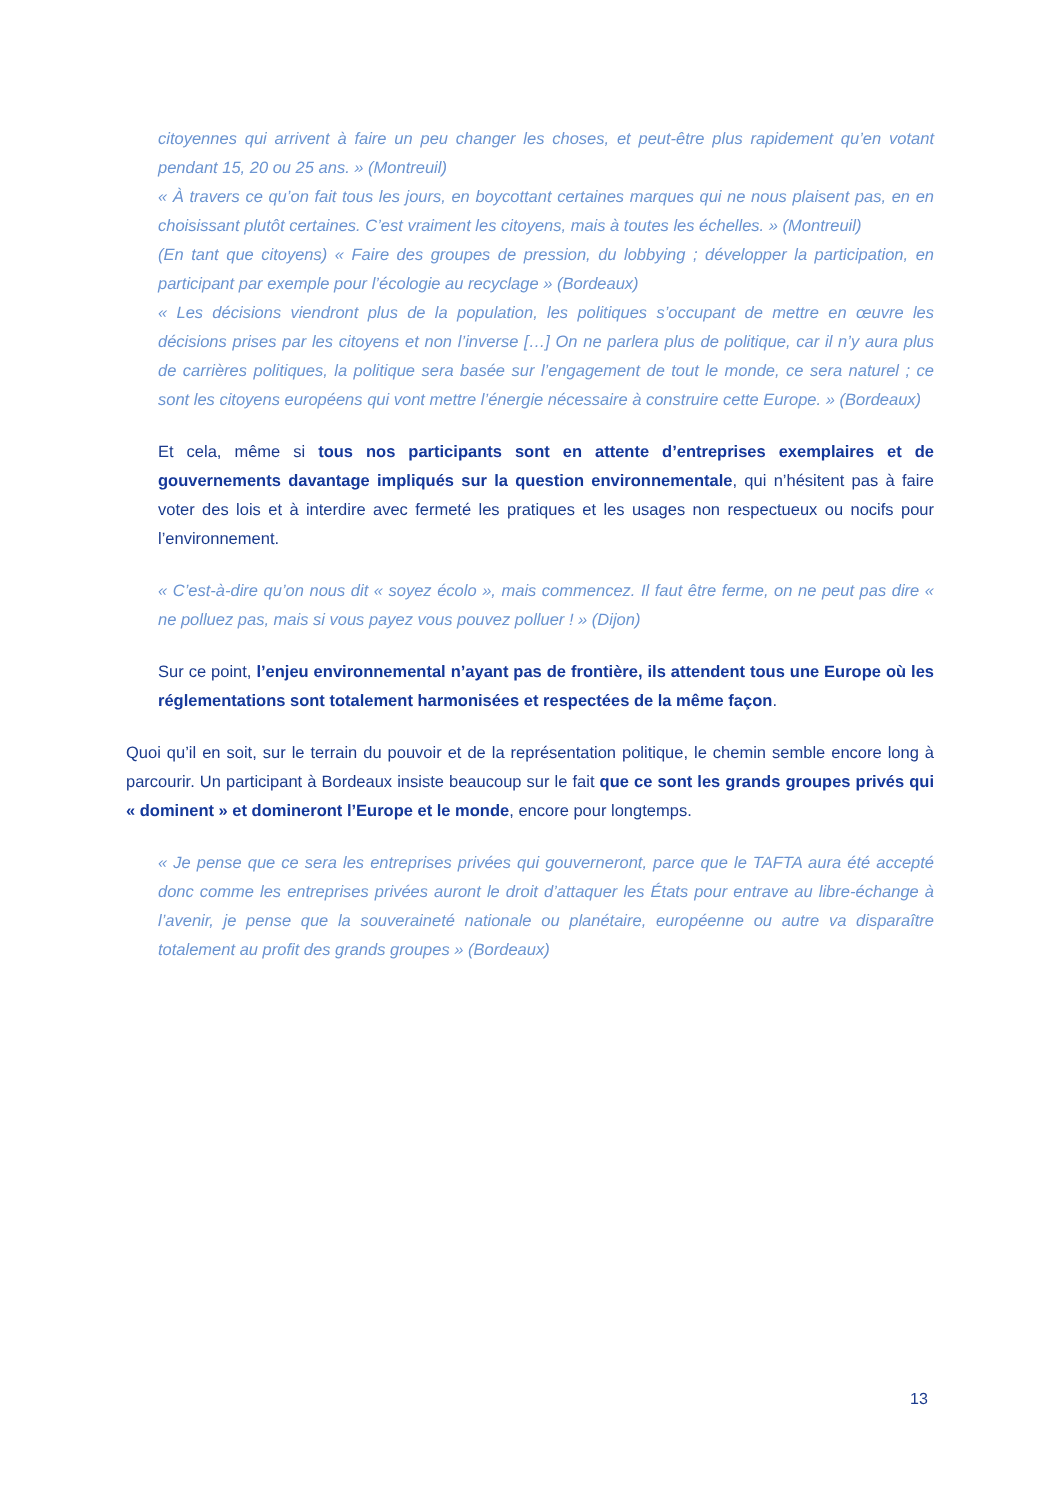citoyennes qui arrivent à faire un peu changer les choses, et peut-être plus rapidement qu’en votant pendant 15, 20 ou 25 ans. » (Montreuil)
« À travers ce qu’on fait tous les jours, en boycottant certaines marques qui ne nous plaisent pas, en en choisissant plutôt certaines. C’est vraiment les citoyens, mais à toutes les échelles. » (Montreuil)
(En tant que citoyens) « Faire des groupes de pression, du lobbying ; développer la participation, en participant par exemple pour l’écologie au recyclage » (Bordeaux)
« Les décisions viendront plus de la population, les politiques s’occupant de mettre en œuvre les décisions prises par les citoyens et non l’inverse […] On ne parlera plus de politique, car il n’y aura plus de carrières politiques, la politique sera basée sur l’engagement de tout le monde, ce sera naturel ; ce sont les citoyens européens qui vont mettre l’énergie nécessaire à construire cette Europe. » (Bordeaux)
Et cela, même si tous nos participants sont en attente d’entreprises exemplaires et de gouvernements davantage impliqués sur la question environnementale, qui n’hésitent pas à faire voter des lois et à interdire avec fermeté les pratiques et les usages non respectueux ou nocifs pour l’environnement.
« C’est-à-dire qu’on nous dit « soyez écolo », mais commencez. Il faut être ferme, on ne peut pas dire « ne polluez pas, mais si vous payez vous pouvez polluer ! » (Dijon)
Sur ce point, l’enjeu environnemental n’ayant pas de frontière, ils attendent tous une Europe où les réglementations sont totalement harmonisées et respectées de la même façon.
Quoi qu’il en soit, sur le terrain du pouvoir et de la représentation politique, le chemin semble encore long à parcourir. Un participant à Bordeaux insiste beaucoup sur le fait que ce sont les grands groupes privés qui « dominent » et domineront l’Europe et le monde, encore pour longtemps.
« Je pense que ce sera les entreprises privées qui gouverneront, parce que le TAFTA aura été accepté donc comme les entreprises privées auront le droit d’attaquer les États pour entrave au libre-échange à l’avenir, je pense que la souveraineté nationale ou planétaire, européenne ou autre va disparaître totalement au profit des grands groupes » (Bordeaux)
13